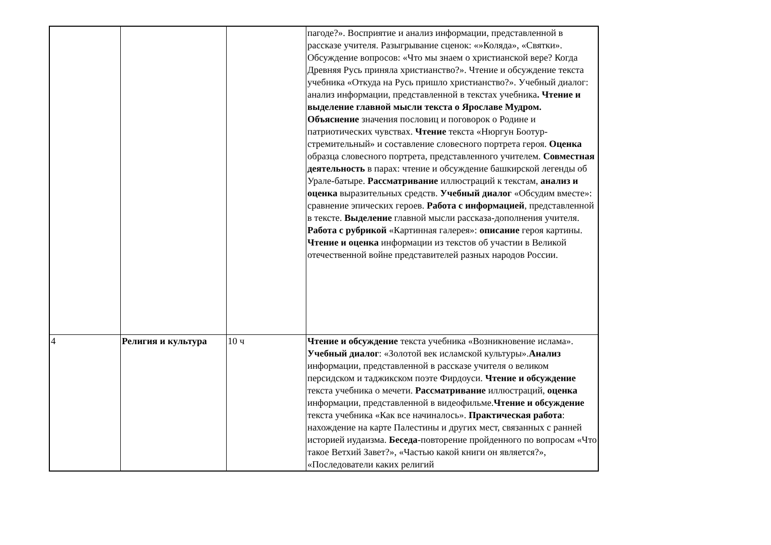| | | | пагоде?». Восприятие и анализ информации, представленной в рассказе учителя. Разыгрывание сценок: «»Коляда», «Святки». Обсуждение вопросов: «Что мы знаем о христианской вере? Когда Древняя Русь приняла христианство?». Чтение и обсуждение текста учебника «Откуда на Русь пришло христианство?». Учебный диалог: анализ информации, представленной в текстах учебника . Чтение и выделение главной мысли текста о Ярославе Мудром. Объяснение значения пословиц и поговорок о Родине и патриотических чувствах. Чтение текста «Нюргун Боотур-стремительный» и составление словесного портрета героя. Оценка образца словесного портрета, представленного учителем. Совместная деятельность в парах: чтение и обсуждение башкирской легенды об Урале-батыре. Рассматривание иллюстраций к текстам, анализ и оценка выразительных средств. Учебный диалог «Обсудим вместе»: сравнение эпических героев. Работа с информацией , представленной в тексте. Выделение главной мысли рассказа-дополнения учителя. Работа с рубрикой «Картинная галерея»: описание героя картины. Чтение и оценка информации из текстов об участии в Великой отечественной войне представителей разных народов России. |
| 4 | Религия и культура | 10 ч | Чтение и обсуждение текста учебника «Возникновение ислама». Учебный диалог : «Золотой век исламской культуры». Анализ информации, представленной в рассказе учителя о великом персидском и таджикском поэте Фирдоуси. Чтение и обсуждение текста учебника о мечети. Рассматривание иллюстраций, оценка информации, представленной в видеофильме. Чтение и обсуждение текста учебника «Как все начиналось». Практическая работа : нахождение на карте Палестины и других мест, связанных с ранней историей иудаизма. Беседа -повторение пройденного по вопросам «Что такое Ветхий Завет?», «Частью какой книги он является?», «Последователи каких религий |